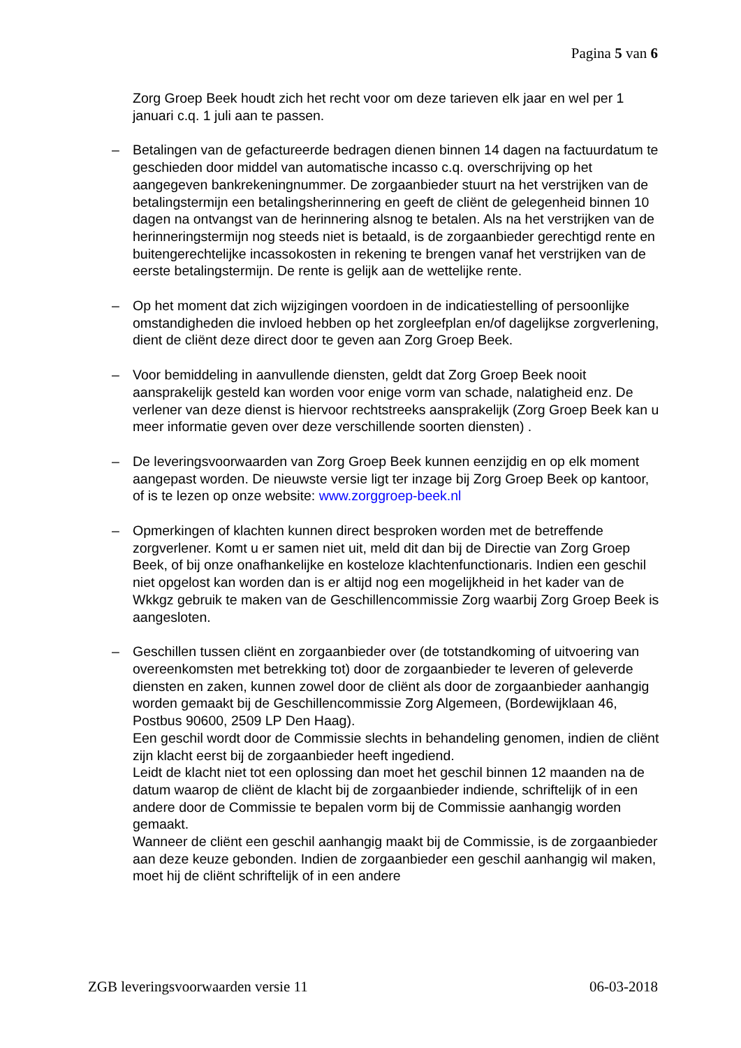Pagina 5 van 6
Zorg Groep Beek houdt zich het recht voor om deze tarieven elk jaar en wel per 1 januari c.q. 1 juli aan te passen.
– Betalingen van de gefactureerde bedragen dienen binnen 14 dagen na factuurdatum te geschieden door middel van automatische incasso c.q. overschrijving op het aangegeven bankrekeningnummer. De zorgaanbieder stuurt na het verstrijken van de betalingstermijn een betalingsherinnering en geeft de cliënt de gelegenheid binnen 10 dagen na ontvangst van de herinnering alsnog te betalen. Als na het verstrijken van de herinneringstermijn nog steeds niet is betaald, is de zorgaanbieder gerechtigd rente en buitengerechtelijke incassokosten in rekening te brengen vanaf het verstrijken van de eerste betalingstermijn. De rente is gelijk aan de wettelijke rente.
– Op het moment dat zich wijzigingen voordoen in de indicatiestelling of persoonlijke omstandigheden die invloed hebben op het zorgleefplan en/of dagelijkse zorgverlening, dient de cliënt deze direct door te geven aan Zorg Groep Beek.
– Voor bemiddeling in aanvullende diensten, geldt dat Zorg Groep Beek nooit aansprakelijk gesteld kan worden voor enige vorm van schade, nalatigheid enz. De verlener van deze dienst is hiervoor rechtstreeks aansprakelijk (Zorg Groep Beek kan u meer informatie geven over deze verschillende soorten diensten) .
– De leveringsvoorwaarden van Zorg Groep Beek kunnen eenzijdig en op elk moment aangepast worden. De nieuwste versie ligt ter inzage bij Zorg Groep Beek op kantoor, of is te lezen op onze website: www.zorggroep-beek.nl
– Opmerkingen of klachten kunnen direct besproken worden met de betreffende zorgverlener. Komt u er samen niet uit, meld dit dan bij de Directie van Zorg Groep Beek, of bij onze onafhankelijke en kosteloze klachtenfunctionaris. Indien een geschil niet opgelost kan worden dan is er altijd nog een mogelijkheid in het kader van de Wkkgz gebruik te maken van de Geschillencommissie Zorg waarbij Zorg Groep Beek is aangesloten.
– Geschillen tussen cliënt en zorgaanbieder over (de totstandkoming of uitvoering van overeenkomsten met betrekking tot) door de zorgaanbieder te leveren of geleverde diensten en zaken, kunnen zowel door de cliënt als door de zorgaanbieder aanhangig worden gemaakt bij de Geschillencommissie Zorg Algemeen, (Bordewijklaan 46, Postbus 90600, 2509 LP Den Haag).
Een geschil wordt door de Commissie slechts in behandeling genomen, indien de cliënt zijn klacht eerst bij de zorgaanbieder heeft ingediend.
Leidt de klacht niet tot een oplossing dan moet het geschil binnen 12 maanden na de datum waarop de cliënt de klacht bij de zorgaanbieder indiende, schriftelijk of in een andere door de Commissie te bepalen vorm bij de Commissie aanhangig worden gemaakt.
Wanneer de cliënt een geschil aanhangig maakt bij de Commissie, is de zorgaanbieder aan deze keuze gebonden. Indien de zorgaanbieder een geschil aanhangig wil maken, moet hij de cliënt schriftelijk of in een andere
ZGB leveringsvoorwaarden versie 11 06-03-2018